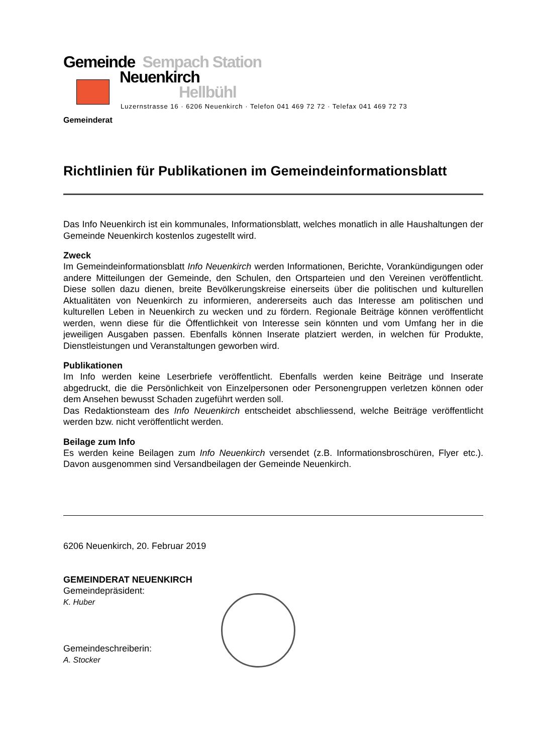Gemeinde Sempach Station
Neuenkirch
Hellbühl
Luzernstrasse 16 · 6206 Neuenkirch · Telefon 041 469 72 72 · Telefax 041 469 72 73
Gemeinderat
Richtlinien für Publikationen im Gemeindeinformationsblatt
Das Info Neuenkirch ist ein kommunales, Informationsblatt, welches monatlich in alle Haushaltungen der Gemeinde Neuenkirch kostenlos zugestellt wird.
Zweck
Im Gemeindeinformationsblatt Info Neuenkirch werden Informationen, Berichte, Vorankündigungen oder andere Mitteilungen der Gemeinde, den Schulen, den Ortsparteien und den Vereinen veröffentlicht. Diese sollen dazu dienen, breite Bevölkerungskreise einerseits über die politischen und kulturellen Aktualitäten von Neuenkirch zu informieren, andererseits auch das Interesse am politischen und kulturellen Leben in Neuenkirch zu wecken und zu fördern. Regionale Beiträge können veröffentlicht werden, wenn diese für die Öffentlichkeit von Interesse sein könnten und vom Umfang her in die jeweiligen Ausgaben passen. Ebenfalls können Inserate platziert werden, in welchen für Produkte, Dienstleistungen und Veranstaltungen geworben wird.
Publikationen
Im Info werden keine Leserbriefe veröffentlicht. Ebenfalls werden keine Beiträge und Inserate abgedruckt, die die Persönlichkeit von Einzelpersonen oder Personengruppen verletzen können oder dem Ansehen bewusst Schaden zugeführt werden soll.
Das Redaktionsteam des Info Neuenkirch entscheidet abschliessend, welche Beiträge veröffentlicht werden bzw. nicht veröffentlicht werden.
Beilage zum Info
Es werden keine Beilagen zum Info Neuenkirch versendet (z.B. Informationsbroschüren, Flyer etc.). Davon ausgenommen sind Versandbeilagen der Gemeinde Neuenkirch.
6206 Neuenkirch, 20. Februar 2019
GEMEINDERAT NEUENKIRCH
Gemeindepräsident:
K. Huber
Gemeindeschreiberin:
A. Stocker